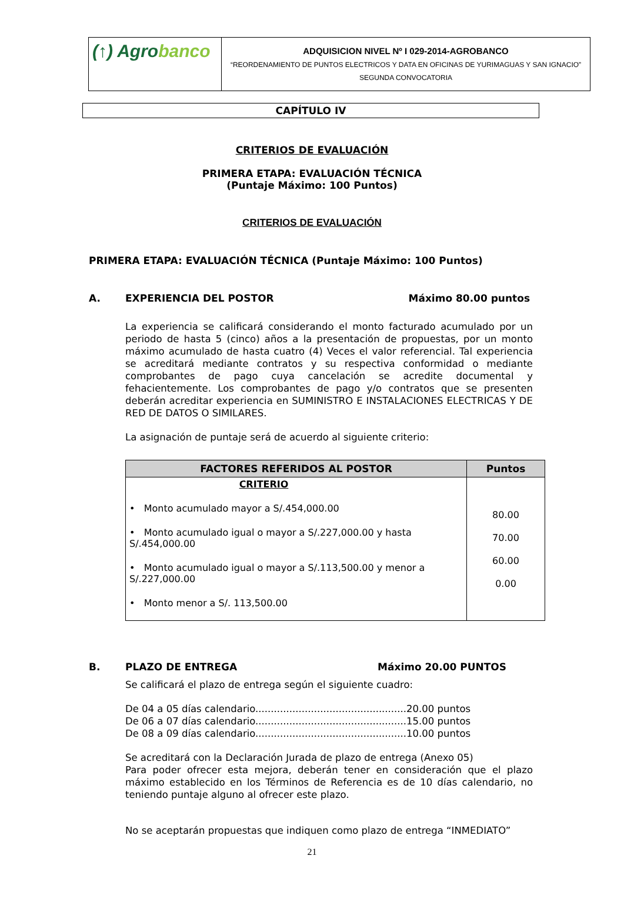(↑) Agrobanco
ADQUISICION NIVEL Nº I 029-2014-AGROBANCO
“REORDENAMIENTO DE PUNTOS ELECTRICOS Y DATA EN OFICINAS DE YURIMAGUAS Y SAN IGNACIO”
SEGUNDA CONVOCATORIA
CAPÍTULO IV
CRITERIOS DE EVALUACIÓN
PRIMERA ETAPA: EVALUACIÓN TÉCNICA
(Puntaje Máximo: 100 Puntos)
CRITERIOS DE EVALUACIÓN
PRIMERA ETAPA: EVALUACIÓN TÉCNICA (Puntaje Máximo: 100 Puntos)
A. EXPERIENCIA DEL POSTOR Máximo 80.00 puntos
La experiencia se calificará considerando el monto facturado acumulado por un periodo de hasta 5 (cinco) años a la presentación de propuestas, por un monto máximo acumulado de hasta cuatro (4) Veces el valor referencial. Tal experiencia se acreditará mediante contratos y su respectiva conformidad o mediante comprobantes de pago cuya cancelación se acredite documental y fehacientemente. Los comprobantes de pago y/o contratos que se presenten deberán acreditar experiencia en SUMINISTRO E INSTALACIONES ELECTRICAS Y DE RED DE DATOS O SIMILARES.
La asignación de puntaje será de acuerdo al siguiente criterio:
| FACTORES REFERIDOS AL POSTOR | Puntos |
| --- | --- |
| CRITERIO • Monto acumulado mayor a S/.454,000.00 • Monto acumulado igual o mayor a S/.227,000.00 y hasta S/.454,000.00 • Monto acumulado igual o mayor a S/.113,500.00 y menor a S/.227,000.00 • Monto menor a S/. 113,500.00 | 80.00 70.00 60.00 0.00 |
B. PLAZO DE ENTREGA Máximo 20.00 PUNTOS
Se calificará el plazo de entrega según el siguiente cuadro:
De 04 a 05 días calendario.................................................20.00 puntos
De 06 a 07 días calendario.................................................15.00 puntos
De 08 a 09 días calendario.................................................10.00 puntos
Se acreditará con la Declaración Jurada de plazo de entrega (Anexo 05)
Para poder ofrecer esta mejora, deberán tener en consideración que el plazo máximo establecido en los Términos de Referencia es de 10 días calendario, no teniendo puntaje alguno al ofrecer este plazo.
No se aceptarán propuestas que indiquen como plazo de entrega “INMEDIATO”
21